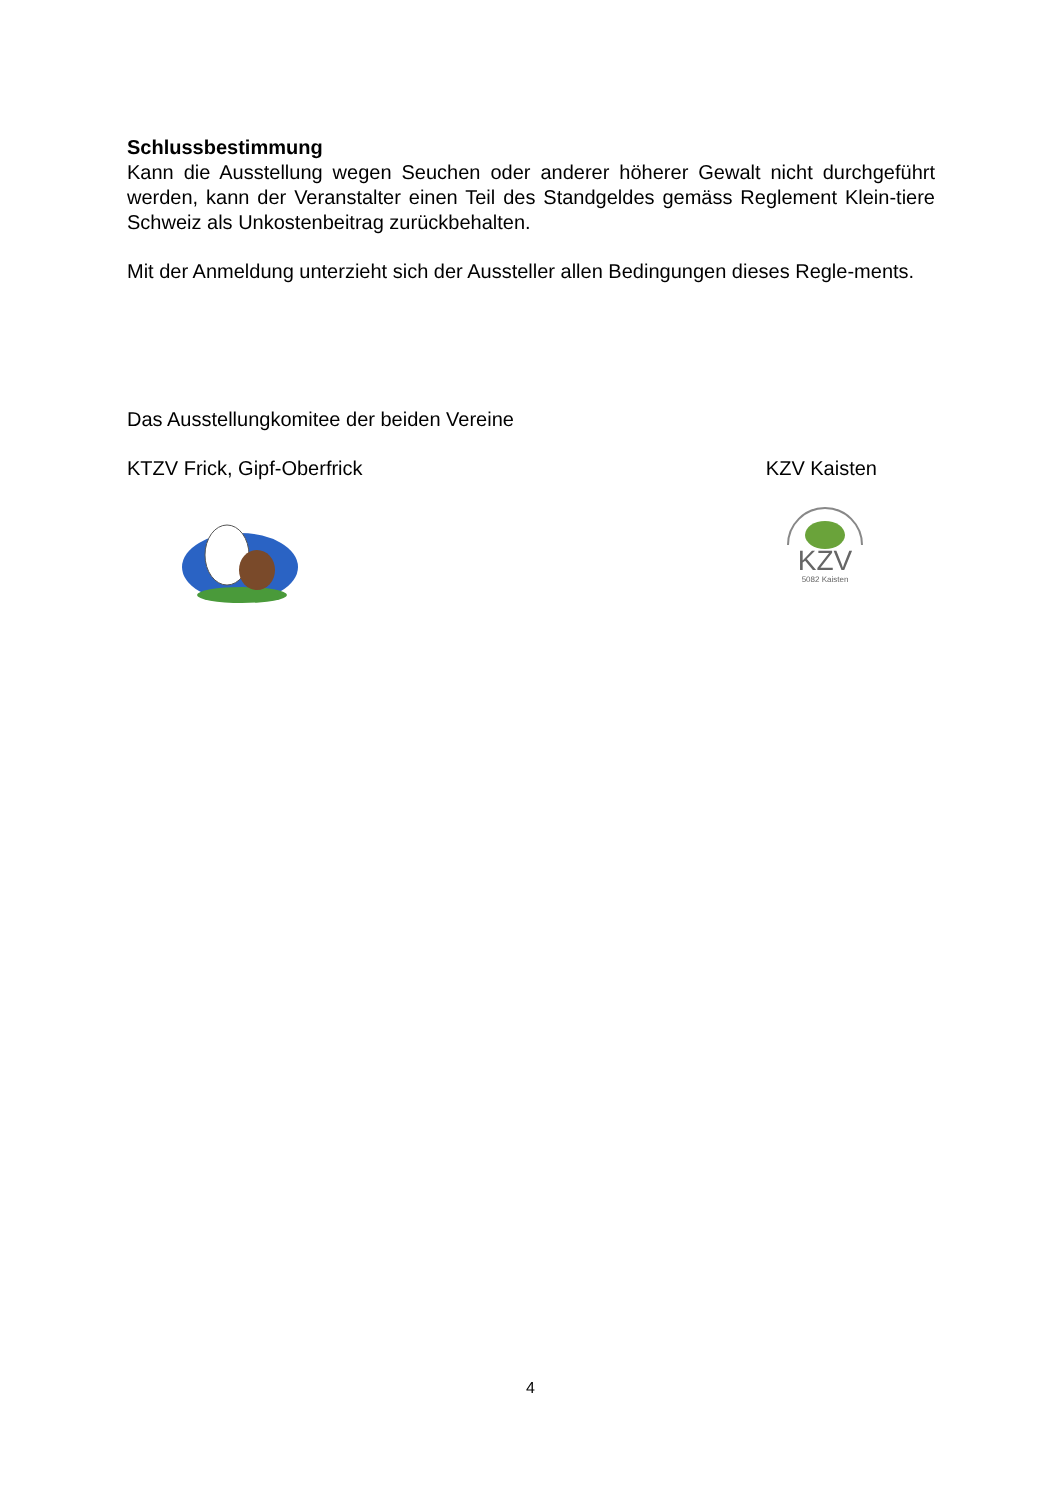Schlussbestimmung
Kann die Ausstellung wegen Seuchen oder anderer höherer Gewalt nicht durchgeführt werden, kann der Veranstalter einen Teil des Standgeldes gemäss Reglement Klein-tiere Schweiz als Unkostenbeitrag zurückbehalten.
Mit der Anmeldung unterzieht sich der Aussteller allen Bedingungen dieses Regle-ments.
Das Ausstellungkomitee der beiden Vereine
KTZV Frick, Gipf-Oberfrick KZV Kaisten
KZV
5082 Kaisten
4